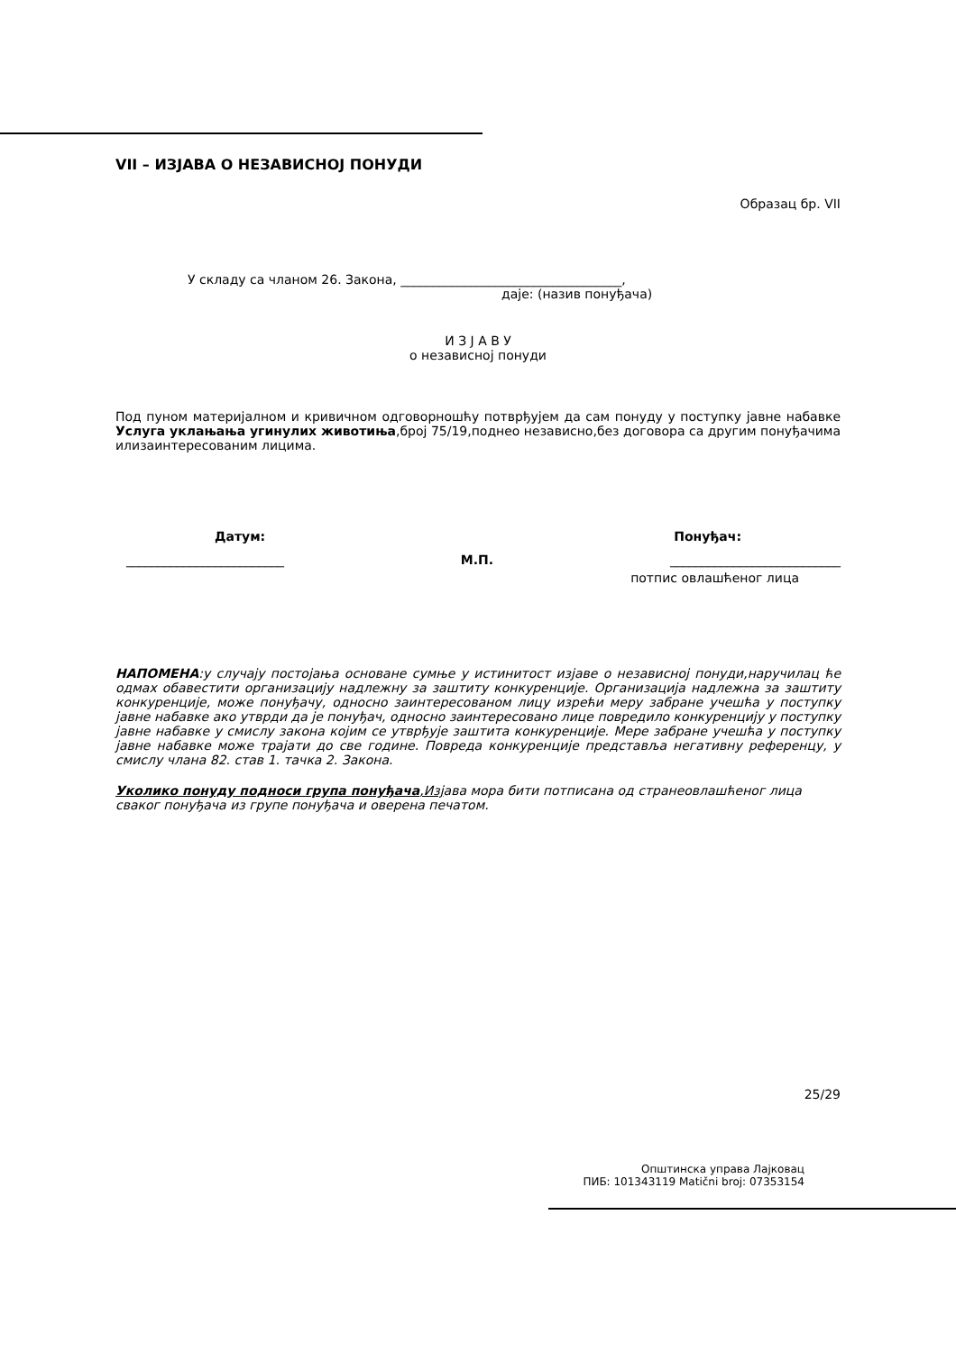VII – ИЗЈАВА О НЕЗАВИСНОЈ ПОНУДИ
Образац бр. VII
У складу са чланом 26. Закона, ___________________________________,
даје: (назив понуђача)
И З Ј А В У
о независној понуди
Под пуном материјалном и кривичном одговорношћу потврђујем да сам понуду у поступку јавне набавке Услуга уклањања угинулих животиња,број 75/19,поднео независно,без договора са другим понуђачима илизаинтересованим лицима.
Датум: Понуђач:
_________________________ М.П. ___________________________
потпис овлашћеног лица
НАПОМЕНА:у случају постојања основане сумње у истинитост изјаве о независној понуди,наручилац ће одмах обавестити организацију надлежну за заштиту конкуренције. Организација надлежна за заштиту конкуренције, може понуђачу, односно заинтересованом лицу изрећи меру забране учешћа у поступку јавне набавке ако утврди да је понуђач, односно заинтересовано лице повредило конкуренцију у поступку јавне набавке у смислу закона којим се утврђује заштита конкуренције. Мере забране учешћа у поступку јавне набавке може трајати до све године. Повреда конкуренције представља негативну референцу, у смислу члана 82. став 1. тачка 2. Закона.
Уколико понуду подноси група понуђача,Изјава мора бити потписана од странеовлашћеног лица сваког понуђача из групе понуђача и оверена печатом.
25/29
Општинска управа Лајковац
ПИБ: 101343119 Matični broj: 07353154